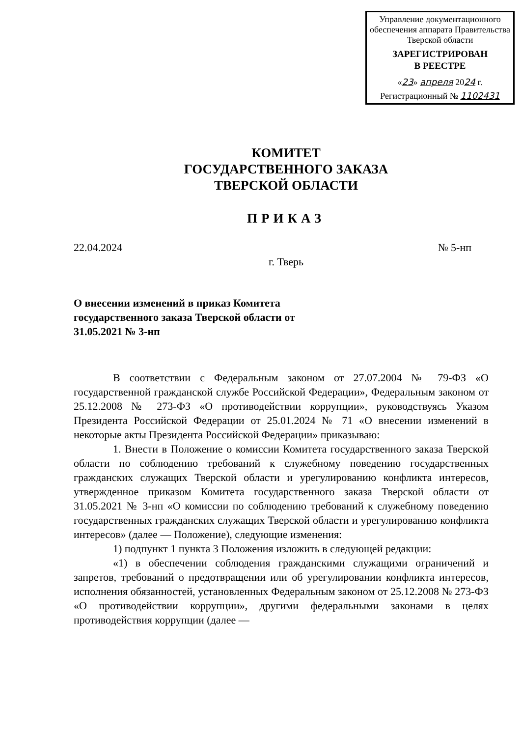Управление документационного обеспечения аппарата Правительства Тверской области
ЗАРЕГИСТРИРОВАН
В РЕЕСТРЕ
«23» апреля 2024 г.
Регистрационный № 1102431
КОМИТЕТ
ГОСУДАРСТВЕННОГО ЗАКАЗА
ТВЕРСКОЙ ОБЛАСТИ
ПРИКАЗ
22.04.2024 № 5-нп
г. Тверь
О внесении изменений в приказ Комитета государственного заказа Тверской области от 31.05.2021 № 3-нп
В соответствии с Федеральным законом от 27.07.2004 № 79-ФЗ «О государственной гражданской службе Российской Федерации», Федеральным законом от 25.12.2008 № 273-ФЗ «О противодействии коррупции», руководствуясь Указом Президента Российской Федерации от 25.01.2024 № 71 «О внесении изменений в некоторые акты Президента Российской Федерации» приказываю:
1. Внести в Положение о комиссии Комитета государственного заказа Тверской области по соблюдению требований к служебному поведению государственных гражданских служащих Тверской области и урегулированию конфликта интересов, утвержденное приказом Комитета государственного заказа Тверской области от 31.05.2021 № 3-нп «О комиссии по соблюдению требований к служебному поведению государственных гражданских служащих Тверской области и урегулированию конфликта интересов» (далее — Положение), следующие изменения:
1) подпункт 1 пункта 3 Положения изложить в следующей редакции:
«1) в обеспечении соблюдения гражданскими служащими ограничений и запретов, требований о предотвращении или об урегулировании конфликта интересов, исполнения обязанностей, установленных Федеральным законом от 25.12.2008 № 273-ФЗ «О противодействии коррупции», другими федеральными законами в целях противодействия коррупции (далее —